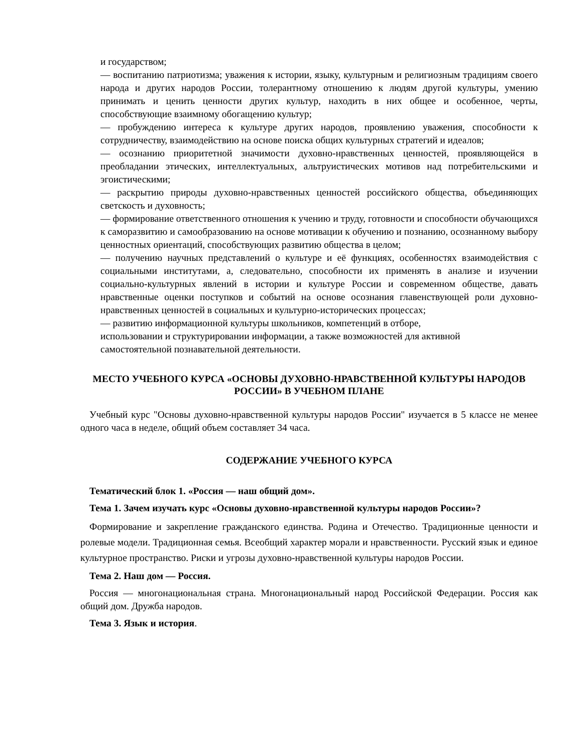и государством;
— воспитанию патриотизма; уважения к истории, языку, культурным и религиозным традициям своего народа и других народов России, толерантному отношению к людям другой культуры, умению принимать и ценить ценности других культур, находить в них общее и особенное, черты, способствующие взаимному обогащению культур;
— пробуждению интереса к культуре других народов, проявлению уважения, способности к сотрудничеству, взаимодействию на основе поиска общих культурных стратегий и идеалов;
— осознанию приоритетной значимости духовно-нравственных ценностей, проявляющейся в преобладании этических, интеллектуальных, альтруистических мотивов над потребительскими и эгоистическими;
— раскрытию природы духовно-нравственных ценностей российского общества, объединяющих светскость и духовность;
— формирование ответственного отношения к учению и труду, готовности и способности обучающихся к саморазвитию и самообразованию на основе мотивации к обучению и познанию, осознанному выбору ценностных ориентаций, способствующих развитию общества в целом;
— получению научных представлений о культуре и её функциях, особенностях взаимодействия с социальными институтами, а, следовательно, способности их применять в анализе и изучении социально-культурных явлений в истории и культуре России и современном обществе, давать нравственные оценки поступков и событий на основе осознания главенствующей роли духовно-нравственных ценностей в социальных и культурно-исторических процессах;
— развитию информационной культуры школьников, компетенций в отборе,
использовании и структурировании информации, а также возможностей для активной
самостоятельной познавательной деятельности.
МЕСТО УЧЕБНОГО КУРСА «ОСНОВЫ ДУХОВНО-НРАВСТВЕННОЙ КУЛЬТУРЫ НАРОДОВ РОССИИ» В УЧЕБНОМ ПЛАНЕ
Учебный курс "Основы духовно-нравственной культуры народов России" изучается в 5 классе не менее одного часа в неделе, общий объем составляет 34 часа.
СОДЕРЖАНИЕ УЧЕБНОГО КУРСА
Тематический блок 1. «Россия — наш общий дом».
Тема 1. Зачем изучать курс «Основы духовно-нравственной культуры народов России»?
Формирование и закрепление гражданского единства. Родина и Отечество. Традиционные ценности и ролевые модели. Традиционная семья. Всеобщий характер морали и нравственности. Русский язык и единое культурное пространство. Риски и угрозы духовно-нравственной культуры народов России.
Тема 2. Наш дом — Россия.
Россия — многонациональная страна. Многонациональный народ Российской Федерации. Россия как общий дом. Дружба народов.
Тема 3. Язык и история.